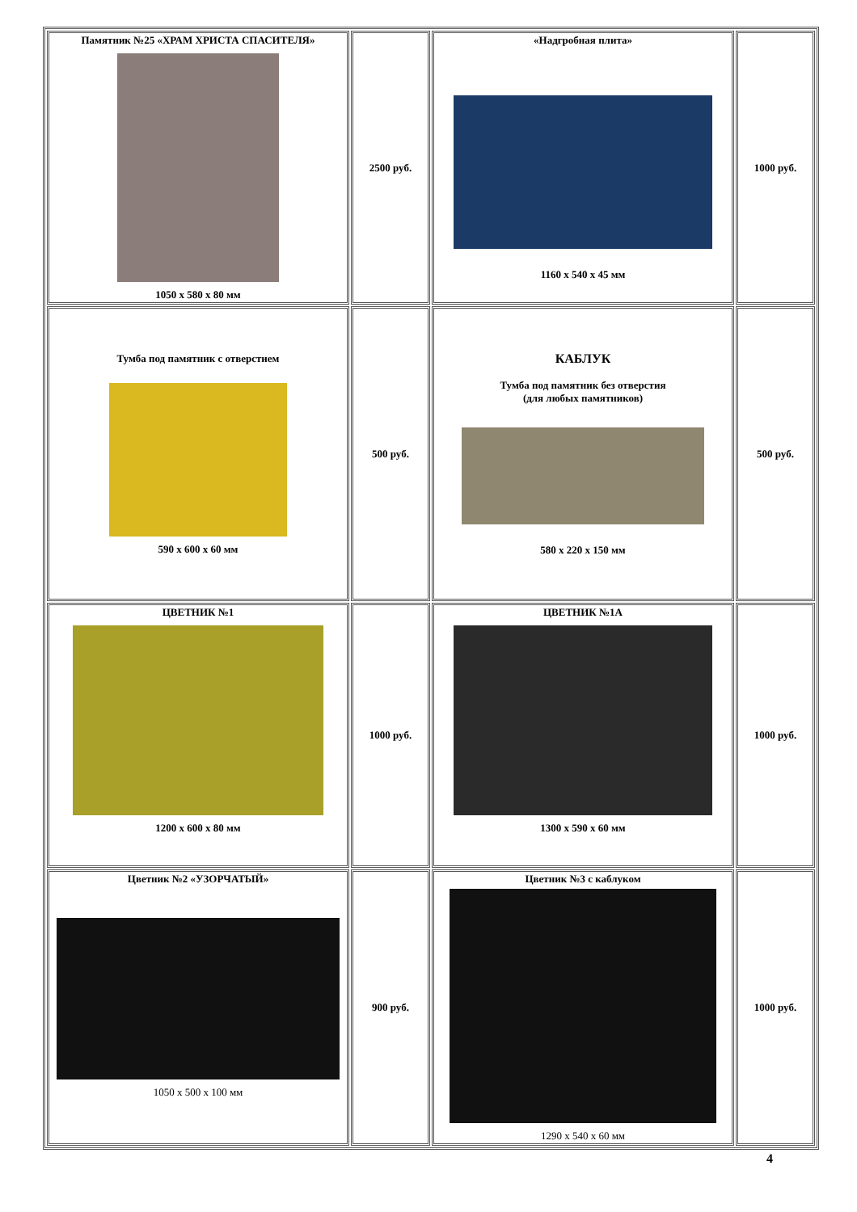| Памятник №25 «ХРАМ ХРИСТА СПАСИТЕЛЯ» 1050 х 580 х 80 мм | 2500 руб. | «Надгробная плита» 1160 х 540 х 45 мм | 1000 руб. |
| Тумба под памятник с отверстием 590 х 600 х 60 мм | 500 руб. | КАБЛУК Тумба под памятник без отверстия (для любых памятников) 580 х 220 х 150 мм | 500 руб. |
| ЦВЕТНИК №1 1200 х 600 х 80 мм | 1000 руб. | ЦВЕТНИК №1А 1300 х 590 х 60 мм | 1000 руб. |
| Цветник №2 «УЗОРЧАТЫЙ» 1050 х 500 х 100 мм | 900 руб. | Цветник №3 с каблуком 1290 х 540 х 60 мм | 1000 руб. |
4